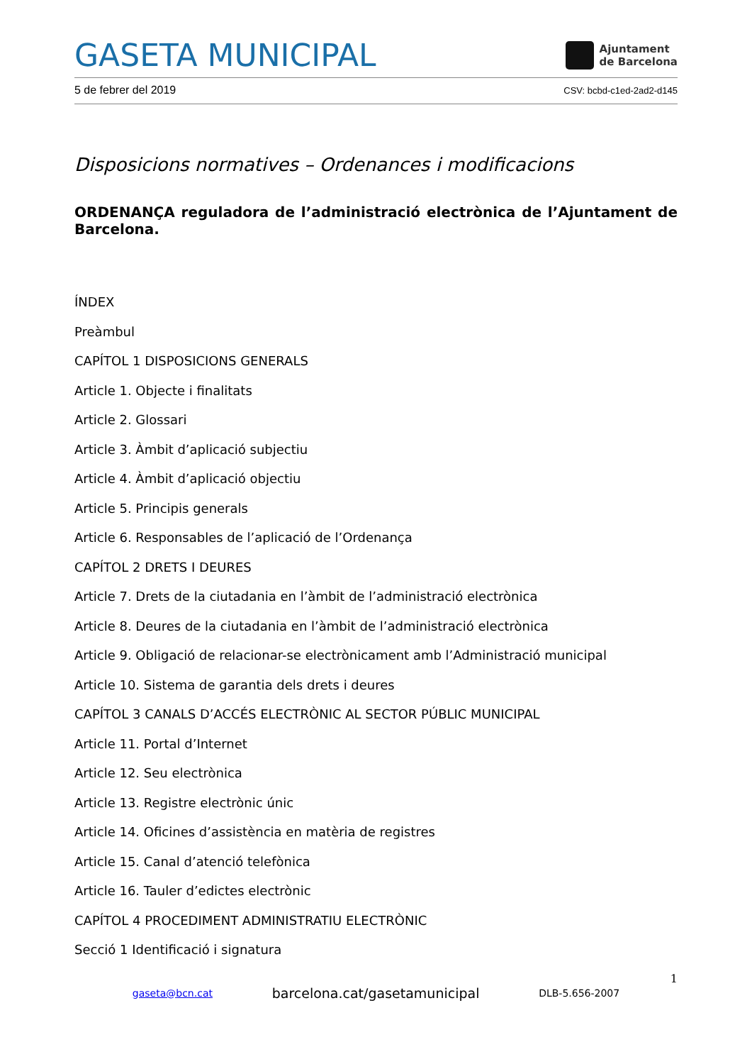GASETA MUNICIPAL
Ajuntament
de Barcelona
5 de febrer del 2019 CSV: bcbd-c1ed-2ad2-d145
Disposicions normatives – Ordenances i modificacions
ORDENANÇA reguladora de l’administració electrònica de l’Ajuntament de Barcelona.
ÍNDEX
Preàmbul
CAPÍTOL 1 DISPOSICIONS GENERALS
Article 1. Objecte i finalitats
Article 2. Glossari
Article 3. Àmbit d’aplicació subjectiu
Article 4. Àmbit d’aplicació objectiu
Article 5. Principis generals
Article 6. Responsables de l’aplicació de l’Ordenança
CAPÍTOL 2 DRETS I DEURES
Article 7. Drets de la ciutadania en l’àmbit de l’administració electrònica
Article 8. Deures de la ciutadania en l’àmbit de l’administració electrònica
Article 9. Obligació de relacionar-se electrònicament amb l’Administració municipal
Article 10. Sistema de garantia dels drets i deures
CAPÍTOL 3 CANALS D’ACCÉS ELECTRÒNIC AL SECTOR PÚBLIC MUNICIPAL
Article 11. Portal d’Internet
Article 12. Seu electrònica
Article 13. Registre electrònic únic
Article 14. Oficines d’assistència en matèria de registres
Article 15. Canal d’atenció telefònica
Article 16. Tauler d’edictes electrònic
CAPÍTOL 4 PROCEDIMENT ADMINISTRATIU ELECTRÒNIC
Secció 1 Identificació i signatura
1
gaseta@bcn.cat barcelona.cat/gasetamunicipal DLB-5.656-2007